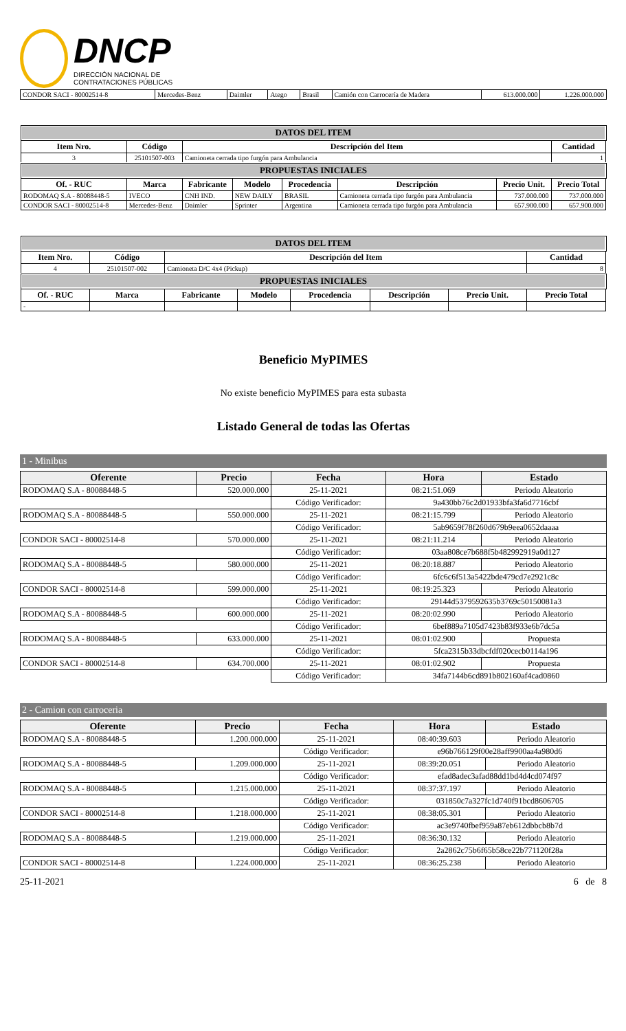DNCP
DIRECCIÓN NACIONAL DE
CONTRATACIONES PÚBLICAS
| CONDOR SACI - 80002514-8 | Mercedes-Benz | Daimler | Atego | Brasil | Camión con Carrocería de Madera | 613.000.000 | 1.226.000.000 |
| DATOS DEL ITEM | | | | | | | |
| Item Nro. | Código | Descripción del Item | | | | | Cantidad |
| 3 | 25101507-003 | Camioneta cerrada tipo furgón para Ambulancia | | | | | 1 |
| PROPUESTAS INICIALES | | | | | | | |
| Of. - RUC | Marca | Fabricante | Modelo | Procedencia | Descripción | Precio Unit. | Precio Total |
| RODOMAQ S.A - 80088448-5 | IVECO | CNH IND. | NEW DAILY | BRASIL | Camioneta cerrada tipo furgón para Ambulancia | 737.000.000 | 737.000.000 |
| CONDOR SACI - 80002514-8 | Mercedes-Benz | Daimler | Sprinter | Argentina | Camioneta cerrada tipo furgón para Ambulancia | 657.900.000 | 657.900.000 |
| DATOS DEL ITEM | | | | | | | |
| Item Nro. | Código | Descripción del Item | | | | | Cantidad |
| 4 | 25101507-002 | Camioneta D/C 4x4 (Pickup) | | | | | 8 |
| PROPUESTAS INICIALES | | | | | | | |
| Of. - RUC | Marca | Fabricante | Modelo | Procedencia | Descripción | Precio Unit. | Precio Total |
| - | | | | | | | |
Beneficio MyPIMES
No existe beneficio MyPIMES para esta subasta
Listado General de todas las Ofertas
1 - Minibus
| Oferente | Precio | Fecha | Hora | Estado |
| --- | --- | --- | --- | --- |
| RODOMAQ S.A - 80088448-5 | 520.000.000 | 25-11-2021 | 08:21:51.069 | Periodo Aleatorio |
| | | Código Verificador: | 9a430bb76c2d01933bfa3fa6d7716cbf | |
| RODOMAQ S.A - 80088448-5 | 550.000.000 | 25-11-2021 | 08:21:15.799 | Periodo Aleatorio |
| | | Código Verificador: | 5ab9659f78f260d679b9eea0652daaaa | |
| CONDOR SACI - 80002514-8 | 570.000.000 | 25-11-2021 | 08:21:11.214 | Periodo Aleatorio |
| | | Código Verificador: | 03aa808ce7b688f5b482992919a0d127 | |
| RODOMAQ S.A - 80088448-5 | 580.000.000 | 25-11-2021 | 08:20:18.887 | Periodo Aleatorio |
| | | Código Verificador: | 6fc6c6f513a5422bde479cd7e2921c8c | |
| CONDOR SACI - 80002514-8 | 599.000.000 | 25-11-2021 | 08:19:25.323 | Periodo Aleatorio |
| | | Código Verificador: | 29144d5379592635b3769c50150081a3 | |
| RODOMAQ S.A - 80088448-5 | 600.000.000 | 25-11-2021 | 08:20:02.990 | Periodo Aleatorio |
| | | Código Verificador: | 6bef889a7105d7423b83f933e6b7dc5a | |
| RODOMAQ S.A - 80088448-5 | 633.000.000 | 25-11-2021 | 08:01:02.900 | Propuesta |
| | | Código Verificador: | 5fca2315b33dbcfdf020cecb0114a196 | |
| CONDOR SACI - 80002514-8 | 634.700.000 | 25-11-2021 | 08:01:02.902 | Propuesta |
| | | Código Verificador: | 34fa7144b6cd891b802160af4cad0860 | |
2 - Camion con carroceria
| Oferente | Precio | Fecha | Hora | Estado |
| --- | --- | --- | --- | --- |
| RODOMAQ S.A - 80088448-5 | 1.200.000.000 | 25-11-2021 | 08:40:39.603 | Periodo Aleatorio |
| | | Código Verificador: | e96b766129f00e28aff9900aa4a980d6 | |
| RODOMAQ S.A - 80088448-5 | 1.209.000.000 | 25-11-2021 | 08:39:20.051 | Periodo Aleatorio |
| | | Código Verificador: | efad8adec3afad88dd1bd4d4cd074f97 | |
| RODOMAQ S.A - 80088448-5 | 1.215.000.000 | 25-11-2021 | 08:37:37.197 | Periodo Aleatorio |
| | | Código Verificador: | 031850c7a327fc1d740f91bcd8606705 | |
| CONDOR SACI - 80002514-8 | 1.218.000.000 | 25-11-2021 | 08:38:05.301 | Periodo Aleatorio |
| | | Código Verificador: | ac3e9740fbef959a87eb612dbbcb8b7d | |
| RODOMAQ S.A - 80088448-5 | 1.219.000.000 | 25-11-2021 | 08:36:30.132 | Periodo Aleatorio |
| | | Código Verificador: | 2a2862c75b6f65b58ce22b771120f28a | |
| CONDOR SACI - 80002514-8 | 1.224.000.000 | 25-11-2021 | 08:36:25.238 | Periodo Aleatorio |
25-11-2021 6 de 8